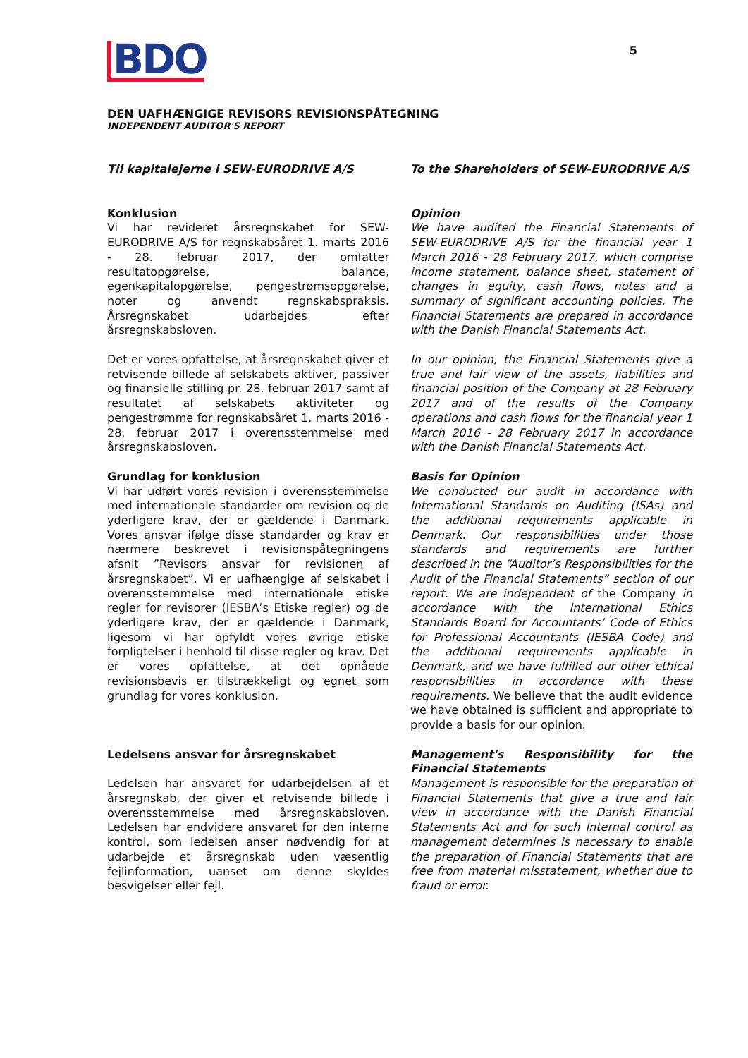5
BDO
DEN UAFHÆNGIGE REVISORS REVISIONSPÅTEGNING
INDEPENDENT AUDITOR'S REPORT
Til kapitalejerne i SEW-EURODRIVE A/S To the Shareholders of SEW-EURODRIVE A/S
Konklusion
Vi har revideret årsregnskabet for SEW-EURODRIVE A/S for regnskabsåret 1. marts 2016 - 28. februar 2017, der omfatter resultatopgørelse, balance, egenkapitalopgørelse, pengestrømsopgørelse, noter og anvendt regnskabspraksis. Årsregnskabet udarbejdes efter årsregnskabsloven.
Opinion
We have audited the Financial Statements of SEW-EURODRIVE A/S for the financial year 1 March 2016 - 28 February 2017, which comprise income statement, balance sheet, statement of changes in equity, cash flows, notes and a summary of significant accounting policies. The Financial Statements are prepared in accordance with the Danish Financial Statements Act.
Det er vores opfattelse, at årsregnskabet giver et retvisende billede af selskabets aktiver, passiver og finansielle stilling pr. 28. februar 2017 samt af resultatet af selskabets aktiviteter og pengestrømme for regnskabsåret 1. marts 2016 - 28. februar 2017 i overensstemmelse med årsregnskabsloven.
In our opinion, the Financial Statements give a true and fair view of the assets, liabilities and financial position of the Company at 28 February 2017 and of the results of the Company operations and cash flows for the financial year 1 March 2016 - 28 February 2017 in accordance with the Danish Financial Statements Act.
Grundlag for konklusion
Vi har udført vores revision i overensstemmelse med internationale standarder om revision og de yderligere krav, der er gældende i Danmark. Vores ansvar ifølge disse standarder og krav er nærmere beskrevet i revisionspåtegningens afsnit ”Revisors ansvar for revisionen af årsregnskabet”. Vi er uafhængige af selskabet i overensstemmelse med internationale etiske regler for revisorer (IESBA’s Etiske regler) og de yderligere krav, der er gældende i Danmark, ligesom vi har opfyldt vores øvrige etiske forpligtelser i henhold til disse regler og krav. Det er vores opfattelse, at det opnåede revisionsbevis er tilstrækkeligt og egnet som grundlag for vores konklusion.
Basis for Opinion
We conducted our audit in accordance with International Standards on Auditing (ISAs) and the additional requirements applicable in Denmark. Our responsibilities under those standards and requirements are further described in the “Auditor’s Responsibilities for the Audit of the Financial Statements” section of our report. We are independent of the Company in accordance with the International Ethics Standards Board for Accountants’ Code of Ethics for Professional Accountants (IESBA Code) and the additional requirements applicable in Denmark, and we have fulfilled our other ethical responsibilities in accordance with these requirements. We believe that the audit evidence we have obtained is sufficient and appropriate to provide a basis for our opinion.
Ledelsens ansvar for årsregnskabet
Ledelsen har ansvaret for udarbejdelsen af et årsregnskab, der giver et retvisende billede i overensstemmelse med årsregnskabsloven. Ledelsen har endvidere ansvaret for den interne kontrol, som ledelsen anser nødvendig for at udarbejde et årsregnskab uden væsentlig fejlinformation, uanset om denne skyldes besvigelser eller fejl.
Management's Responsibility for the Financial Statements
Management is responsible for the preparation of Financial Statements that give a true and fair view in accordance with the Danish Financial Statements Act and for such Internal control as management determines is necessary to enable the preparation of Financial Statements that are free from material misstatement, whether due to fraud or error.